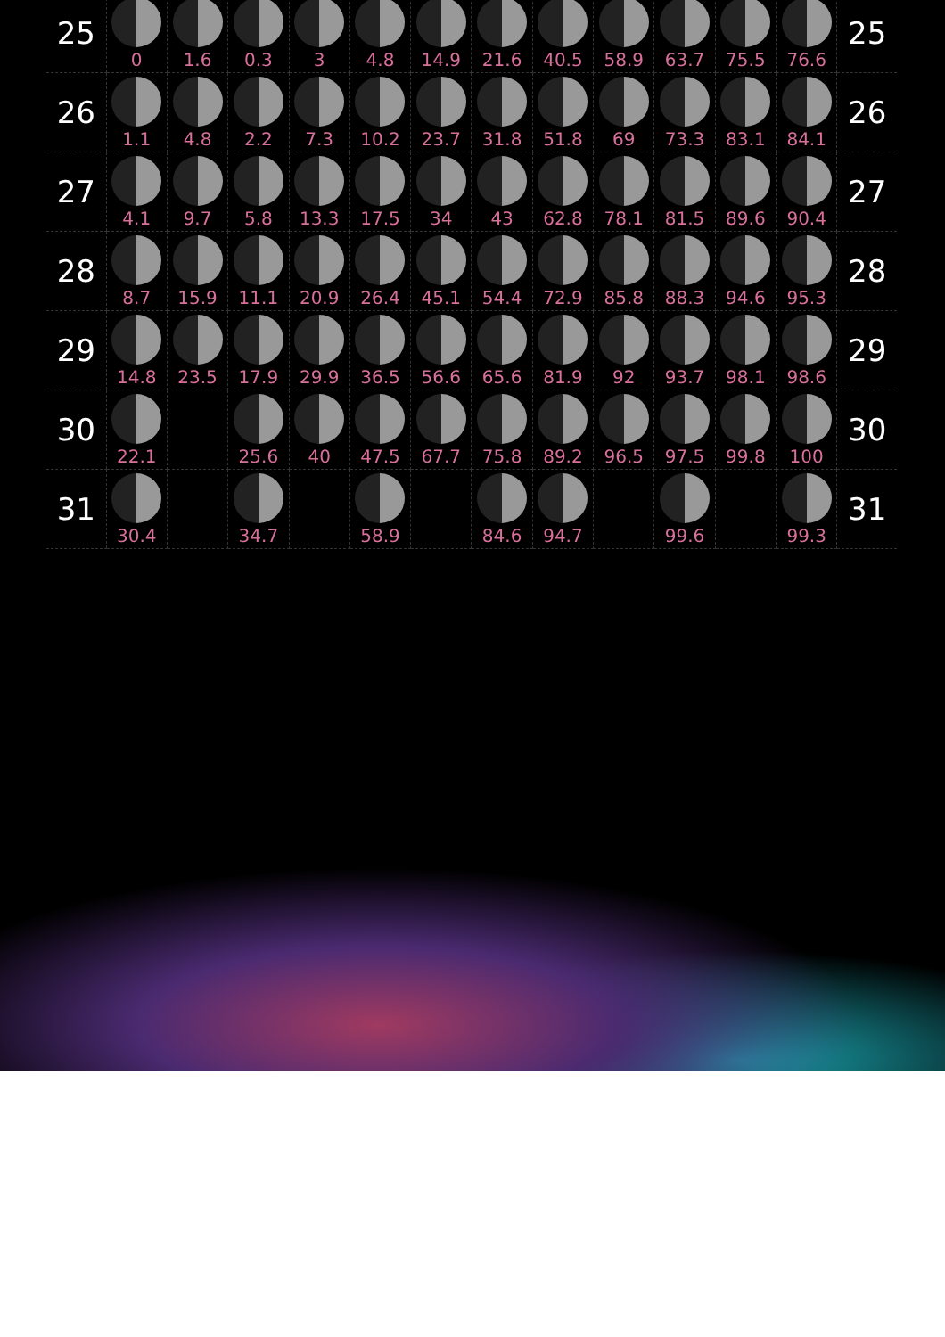| 25 | 0 | 1.6 | 0.3 | 3 | 4.8 | 14.9 | 21.6 | 40.5 | 58.9 | 63.7 | 75.5 | 76.6 | 25 |
| 26 | 1.1 | 4.8 | 2.2 | 7.3 | 10.2 | 23.7 | 31.8 | 51.8 | 69 | 73.3 | 83.1 | 84.1 | 26 |
| 27 | 4.1 | 9.7 | 5.8 | 13.3 | 17.5 | 34 | 43 | 62.8 | 78.1 | 81.5 | 89.6 | 90.4 | 27 |
| 28 | 8.7 | 15.9 | 11.1 | 20.9 | 26.4 | 45.1 | 54.4 | 72.9 | 85.8 | 88.3 | 94.6 | 95.3 | 28 |
| 29 | 14.8 | 23.5 | 17.9 | 29.9 | 36.5 | 56.6 | 65.6 | 81.9 | 92 | 93.7 | 98.1 | 98.6 | 29 |
| 30 | 22.1 | | 25.6 | 40 | 47.5 | 67.7 | 75.8 | 89.2 | 96.5 | 97.5 | 99.8 | 100 | 30 |
| 31 | 30.4 | | 34.7 | | 58.9 | | 84.6 | 94.7 | | 99.6 | | 99.3 | 31 |